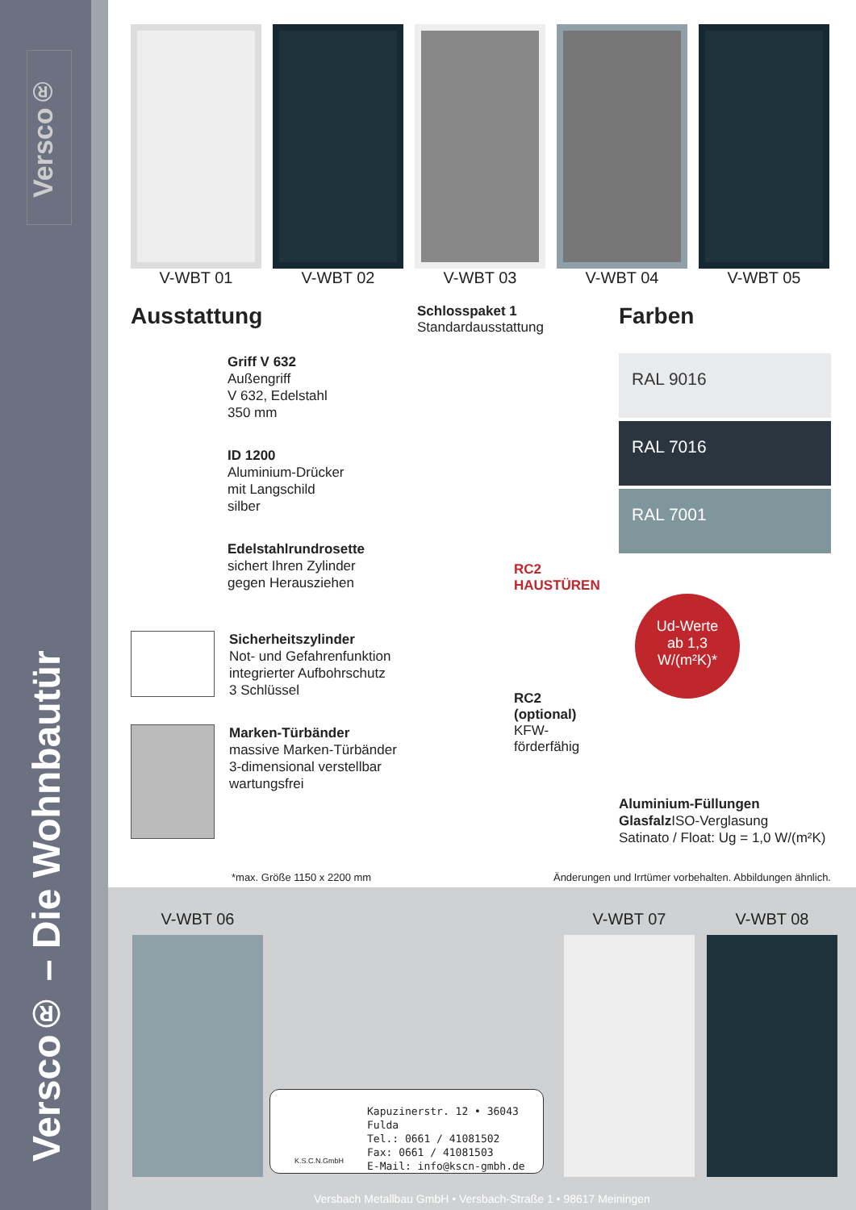Versco®
Versco® – Die Wohnbautür
V-WBT 01 V-WBT 02 V-WBT 03 V-WBT 04 V-WBT 05
Ausstattung
Griff V 632
Außengriff
V 632, Edelstahl
350 mm
ID 1200
Aluminium-Drücker
mit Langschild
silber
Edelstahlrundrosette
sichert Ihren Zylinder
gegen Herausziehen
Sicherheitszylinder
Not- und Gefahrenfunktion
integrierter Aufbohrschutz
3 Schlüssel
Marken-Türbänder
massive Marken-Türbänder
3-dimensional verstellbar
wartungsfrei
Schlosspaket 1
Standardausstattung
RC2 HAUSTÜREN
RC2
(optional)
KFW-
förderfähig
Farben
RAL 9016
RAL 7016
RAL 7001
Ud-Werte
ab 1,3
W/(m²K)*
Aluminium-Füllungen Glasfalz ISO-Verglasung
Satinato / Float: Ug = 1,0 W/(m²K)
*max. Größe 1150 x 2200 mm Änderungen und Irrtümer vorbehalten. Abbildungen ähnlich.
V-WBT 06 V-WBT 07 V-WBT 08
Kapuzinerstr. 12 • 36043 Fulda
Tel.: 0661 / 41081502
Fax: 0661 / 41081503
E-Mail: info@kscn-gmbh.de
K.S.C.N.GmbH
Versbach Metallbau GmbH • Versbach-Straße 1 • 98617 Meiningen